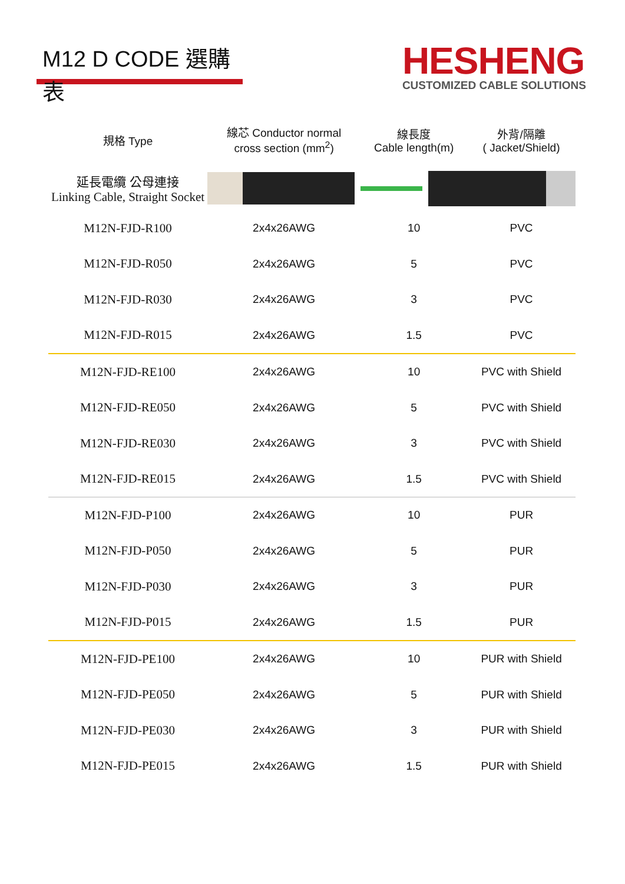M12 D CODE 選購表
HESHENG
CUSTOMIZED CABLE SOLUTIONS
| 規格 Type | 線芯 Conductor normal cross section (mm<sup>2</sup>) | 線長度 Cable length(m) | 外背/隔離 ( Jacket/Shield) |
| --- | --- | --- | --- |
| 延長電纜 公母連接 Linking Cable, Straight Socket | | | |
| M12N-FJD-R100 | 2x4x26AWG | 10 | PVC |
| M12N-FJD-R050 | 2x4x26AWG | 5 | PVC |
| M12N-FJD-R030 | 2x4x26AWG | 3 | PVC |
| M12N-FJD-R015 | 2x4x26AWG | 1.5 | PVC |
| M12N-FJD-RE100 | 2x4x26AWG | 10 | PVC with Shield |
| M12N-FJD-RE050 | 2x4x26AWG | 5 | PVC with Shield |
| M12N-FJD-RE030 | 2x4x26AWG | 3 | PVC with Shield |
| M12N-FJD-RE015 | 2x4x26AWG | 1.5 | PVC with Shield |
| M12N-FJD-P100 | 2x4x26AWG | 10 | PUR |
| M12N-FJD-P050 | 2x4x26AWG | 5 | PUR |
| M12N-FJD-P030 | 2x4x26AWG | 3 | PUR |
| M12N-FJD-P015 | 2x4x26AWG | 1.5 | PUR |
| M12N-FJD-PE100 | 2x4x26AWG | 10 | PUR with Shield |
| M12N-FJD-PE050 | 2x4x26AWG | 5 | PUR with Shield |
| M12N-FJD-PE030 | 2x4x26AWG | 3 | PUR with Shield |
| M12N-FJD-PE015 | 2x4x26AWG | 1.5 | PUR with Shield |